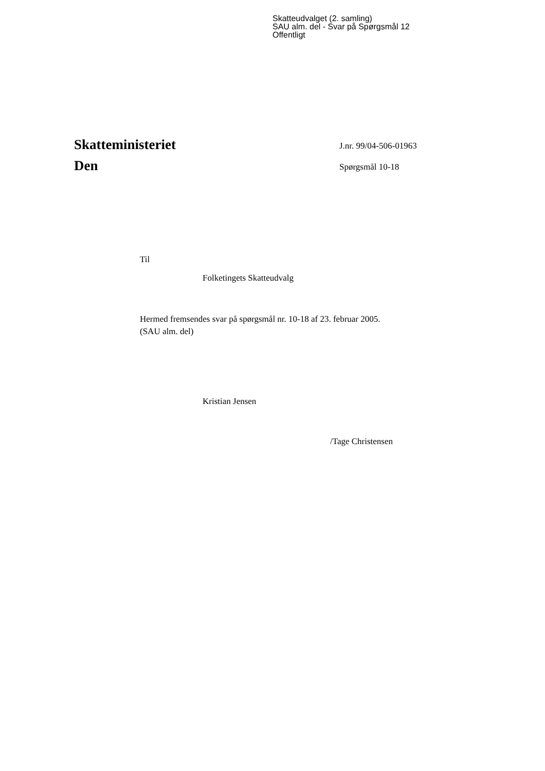Skatteudvalget (2. samling)
SAU alm. del - Svar på Spørgsmål 12
Offentligt
Skatteministeriet
Den
J.nr. 99/04-506-01963
Spørgsmål 10-18
Til
Folketingets Skatteudvalg
Hermed fremsendes svar på spørgsmål nr. 10-18 af 23. februar 2005.
(SAU alm. del)
Kristian Jensen
/Tage Christensen